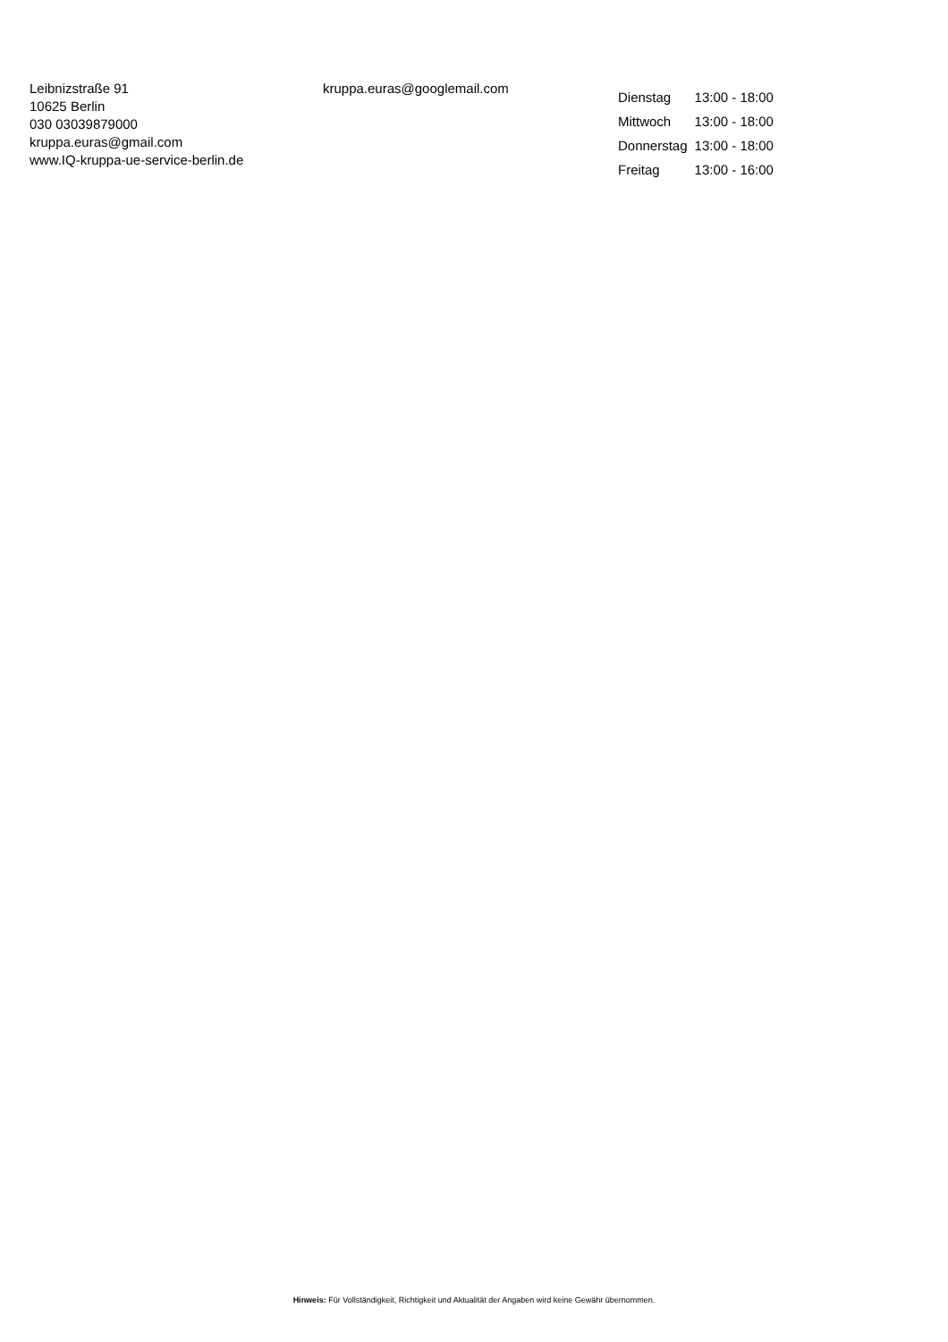Leibnizstraße 91
10625 Berlin
030 03039879000
kruppa.euras@gmail.com
www.IQ-kruppa-ue-service-berlin.de
kruppa.euras@googlemail.com
| Dienstag | 13:00 - 18:00 |
| Mittwoch | 13:00 - 18:00 |
| Donnerstag | 13:00 - 18:00 |
| Freitag | 13:00 - 16:00 |
Hinweis: Für Vollständigkeit, Richtigkeit und Aktualität der Angaben wird keine Gewähr übernommen.